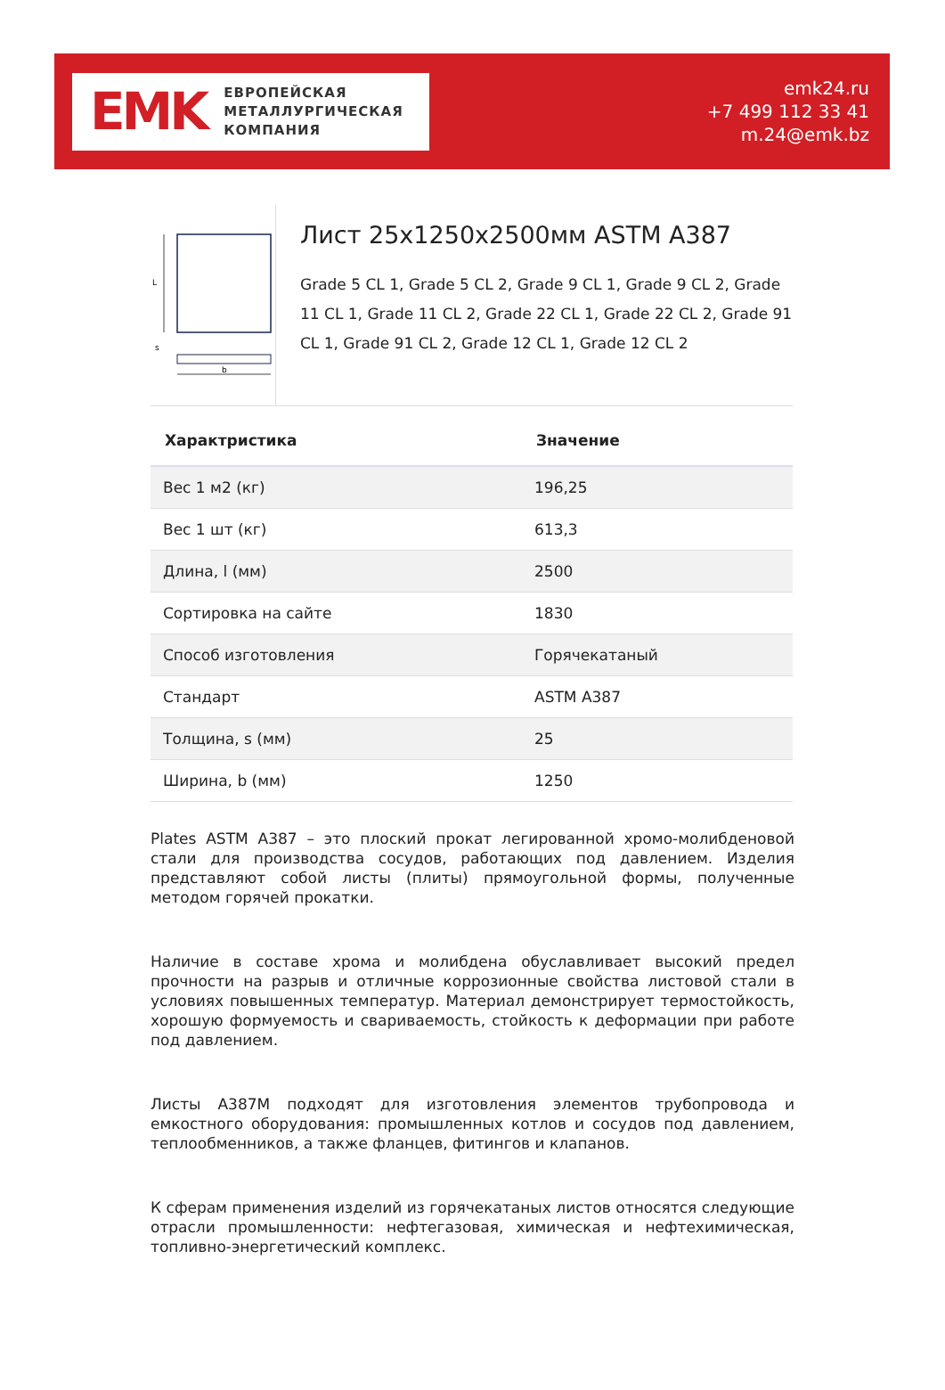EMK
ЕВРОПЕЙСКАЯ
МЕТАЛЛУРГИЧЕСКАЯ
КОМПАНИЯ
emk24.ru
+7 499 112 33 41
m.24@emk.bz
L
s
b
Лист 25x1250x2500мм ASTM A387
Grade 5 CL 1, Grade 5 CL 2, Grade 9 CL 1, Grade 9 CL 2, Grade 11 CL 1, Grade 11 CL 2, Grade 22 CL 1, Grade 22 CL 2, Grade 91 CL 1, Grade 91 CL 2, Grade 12 CL 1, Grade 12 CL 2
| Характристика | Значение |
| --- | --- |
| Вес 1 м2 (кг) | 196,25 |
| Вес 1 шт (кг) | 613,3 |
| Длина, l (мм) | 2500 |
| Сортировка на сайте | 1830 |
| Способ изготовления | Горячекатаный |
| Стандарт | ASTM A387 |
| Толщина, s (мм) | 25 |
| Ширина, b (мм) | 1250 |
Plates ASTM A387 – это плоский прокат легированной хромо-молибденовой стали для производства сосудов, работающих под давлением. Изделия представляют собой листы (плиты) прямоугольной формы, полученные методом горячей прокатки.
Наличие в составе хрома и молибдена обуславливает высокий предел прочности на разрыв и отличные коррозионные свойства листовой стали в условиях повышенных температур. Материал демонстрирует термостойкость, хорошую формуемость и свариваемость, стойкость к деформации при работе под давлением.
Листы A387M подходят для изготовления элементов трубопровода и емкостного оборудования: промышленных котлов и сосудов под давлением, теплообменников, а также фланцев, фитингов и клапанов.
К сферам применения изделий из горячекатаных листов относятся следующие отрасли промышленности: нефтегазовая, химическая и нефтехимическая, топливно-энергетический комплекс.